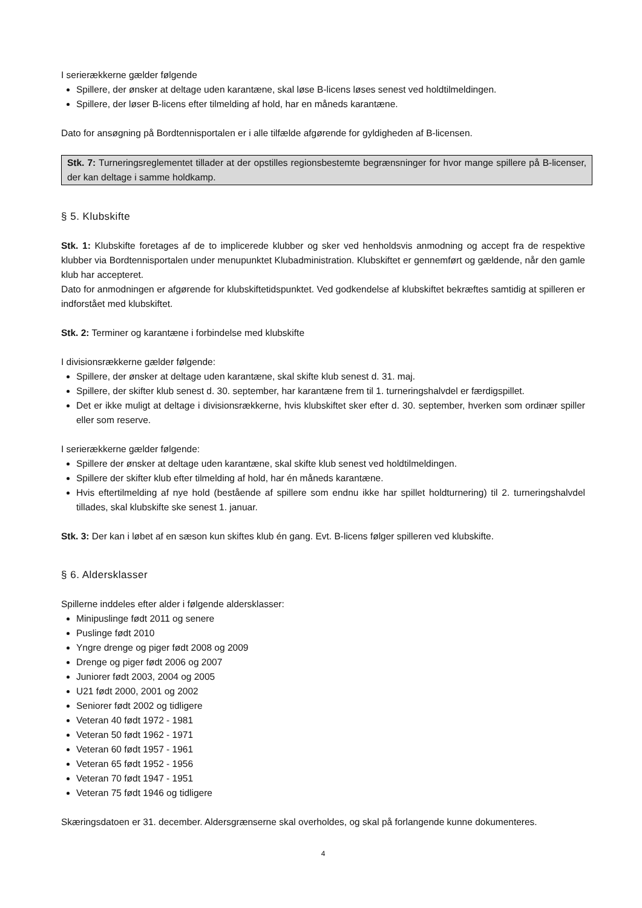I serierækkerne gælder følgende
Spillere, der ønsker at deltage uden karantæne, skal løse B-licens løses senest ved holdtilmeldingen.
Spillere, der løser B-licens efter tilmelding af hold, har en måneds karantæne.
Dato for ansøgning på Bordtennisportalen er i alle tilfælde afgørende for gyldigheden af B-licensen.
Stk. 7: Turneringsreglementet tillader at der opstilles regionsbestemte begrænsninger for hvor mange spillere på B-licenser, der kan deltage i samme holdkamp.
§ 5. Klubskifte
Stk. 1: Klubskifte foretages af de to implicerede klubber og sker ved henholdsvis anmodning og accept fra de respektive klubber via Bordtennisportalen under menupunktet Klubadministration. Klubskiftet er gennemført og gældende, når den gamle klub har accepteret.
Dato for anmodningen er afgørende for klubskiftetidspunktet. Ved godkendelse af klubskiftet bekræftes samtidig at spilleren er indforstået med klubskiftet.
Stk. 2: Terminer og karantæne i forbindelse med klubskifte
I divisionsrækkerne gælder følgende:
Spillere, der ønsker at deltage uden karantæne, skal skifte klub senest d. 31. maj.
Spillere, der skifter klub senest d. 30. september, har karantæne frem til 1. turneringshalvdel er færdigspillet.
Det er ikke muligt at deltage i divisionsrækkerne, hvis klubskiftet sker efter d. 30. september, hverken som ordinær spiller eller som reserve.
I serierækkerne gælder følgende:
Spillere der ønsker at deltage uden karantæne, skal skifte klub senest ved holdtilmeldingen.
Spillere der skifter klub efter tilmelding af hold, har én måneds karantæne.
Hvis eftertilmelding af nye hold (bestående af spillere som endnu ikke har spillet holdturnering) til 2. turneringshalvdel tillades, skal klubskifte ske senest 1. januar.
Stk. 3: Der kan i løbet af en sæson kun skiftes klub én gang. Evt. B-licens følger spilleren ved klubskifte.
§ 6. Aldersklasser
Spillerne inddeles efter alder i følgende aldersklasser:
Minipuslinge født 2011 og senere
Puslinge født 2010
Yngre drenge og piger født 2008 og 2009
Drenge og piger født 2006 og 2007
Juniorer født 2003, 2004 og 2005
U21 født 2000, 2001 og 2002
Seniorer født 2002 og tidligere
Veteran 40 født 1972 - 1981
Veteran 50 født 1962 - 1971
Veteran 60 født 1957 - 1961
Veteran 65 født 1952 - 1956
Veteran 70 født 1947 - 1951
Veteran 75 født 1946 og tidligere
Skæringsdatoen er 31. december. Aldersgrænserne skal overholdes, og skal på forlangende kunne dokumenteres.
4